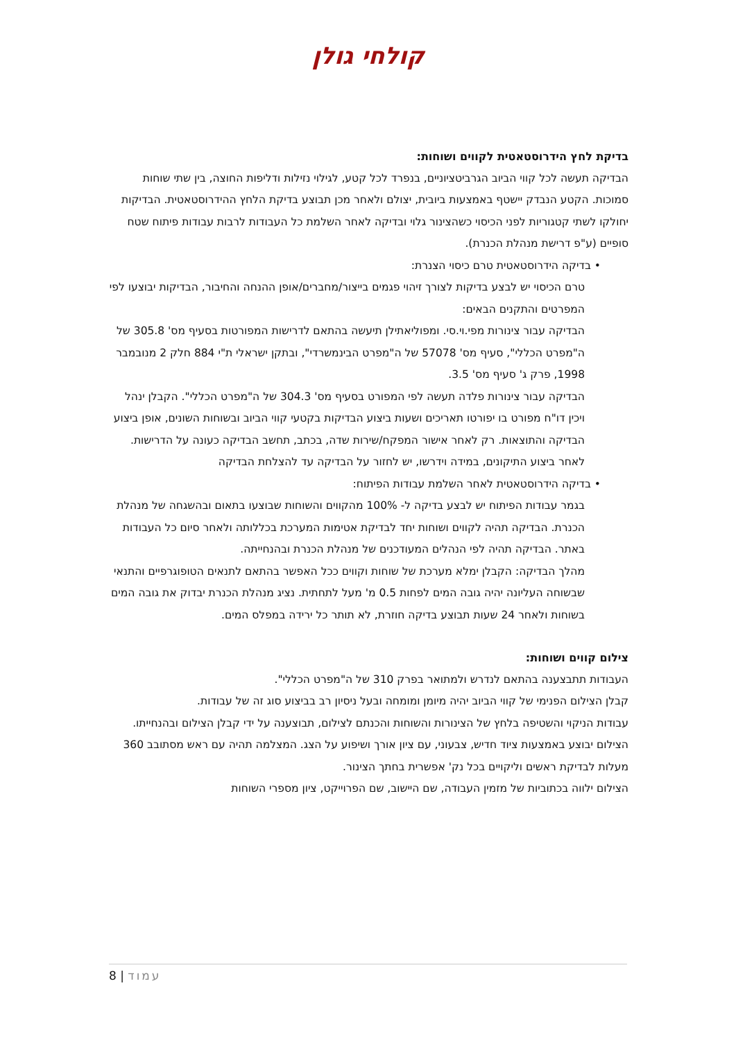קולחי גולן
בדיקת לחץ הידרוסטאטית לקווים ושוחות:
הבדיקה תעשה לכל קווי הביוב הגרביטציוניים, בנפרד לכל קטע, לגילוי נזילות ודליפות החוצה, בין שתי שוחות סמוכות. הקטע הנבדק יישטף באמצעות ביובית, יצולם ולאחר מכן תבוצע בדיקת הלחץ ההידרוסטאטית. הבדיקות יחולקו לשתי קטגוריות לפני הכיסוי כשהצינור גלוי ובדיקה לאחר השלמת כל העבודות לרבות עבודות פיתוח שטח סופיים (ע"פ דרישת מנהלת הכנרת).
• בדיקה הידרוסטאטית טרם כיסוי הצנרת:
טרם הכיסוי יש לבצע בדיקות לצורך זיהוי פגמים בייצור/מחברים/אופן ההנחה והחיבור, הבדיקות יבוצעו לפי המפרטים והתקנים הבאים:
הבדיקה עבור צינורות מפי.וי.סי. ומפוליאתילן תיעשה בהתאם לדרישות המפורטות בסעיף מס' 305.8 של ה"מפרט הכללי", סעיף מס' 57078 של ה"מפרט הבינמשרדי", ובתקן ישראלי ת"י 884 חלק 2 מנובמבר 1998, פרק ג' סעיף מס' 3.5.
הבדיקה עבור צינורות פלדה תעשה לפי המפורט בסעיף מס' 304.3 של ה"מפרט הכללי". הקבלן ינהל ויכין דו"ח מפורט בו יפורטו תאריכים ושעות ביצוע הבדיקות בקטעי קווי הביוב ובשוחות השונים, אופן ביצוע הבדיקה והתוצאות. רק לאחר אישור המפקח/שירות שדה, בכתב, תחשב הבדיקה כעונה על הדרישות.
לאחר ביצוע התיקונים, במידה וידרשו, יש לחזור על הבדיקה עד להצלחת הבדיקה
• בדיקה הידרוסטאטית לאחר השלמת עבודות הפיתוח:
בגמר עבודות הפיתוח יש לבצע בדיקה ל- 100% מהקווים והשוחות שבוצעו בתאום ובהשגחה של מנהלת הכנרת. הבדיקה תהיה לקווים ושוחות יחד לבדיקת אטימות המערכת בכללותה ולאחר סיום כל העבודות באתר. הבדיקה תהיה לפי הנהלים המעודכנים של מנהלת הכנרת ובהנחייתה.
מהלך הבדיקה: הקבלן ימלא מערכת של שוחות וקווים ככל האפשר בהתאם לתנאים הטופוגרפיים והתנאי שבשוחה העליונה יהיה גובה המים לפחות 0.5 מ' מעל לתחתית. נציג מנהלת הכנרת יבדוק את גובה המים בשוחות ולאחר 24 שעות תבוצע בדיקה חוזרת, לא תותר כל ירידה במפלס המים.
צילום קווים ושוחות:
העבודות תתבצענה בהתאם לנדרש ולמתואר בפרק 310 של ה"מפרט הכללי".
קבלן הצילום הפנימי של קווי הביוב יהיה מיומן ומומחה ובעל ניסיון רב בביצוע סוג זה של עבודות.
עבודות הניקוי והשטיפה בלחץ של הצינורות והשוחות והכנתם לצילום, תבוצענה על ידי קבלן הצילום ובהנחייתו.
הצילום יבוצע באמצעות ציוד חדיש, צבעוני, עם ציון אורך ושיפוע על הצג. המצלמה תהיה עם ראש מסתובב 360 מעלות לבדיקת ראשים וליקויים בכל נק' אפשרית בחתך הצינור.
הצילום ילווה בכתוביות של מזמין העבודה, שם היישוב, שם הפרוייקט, ציון מספרי השוחות
8 | עמוד